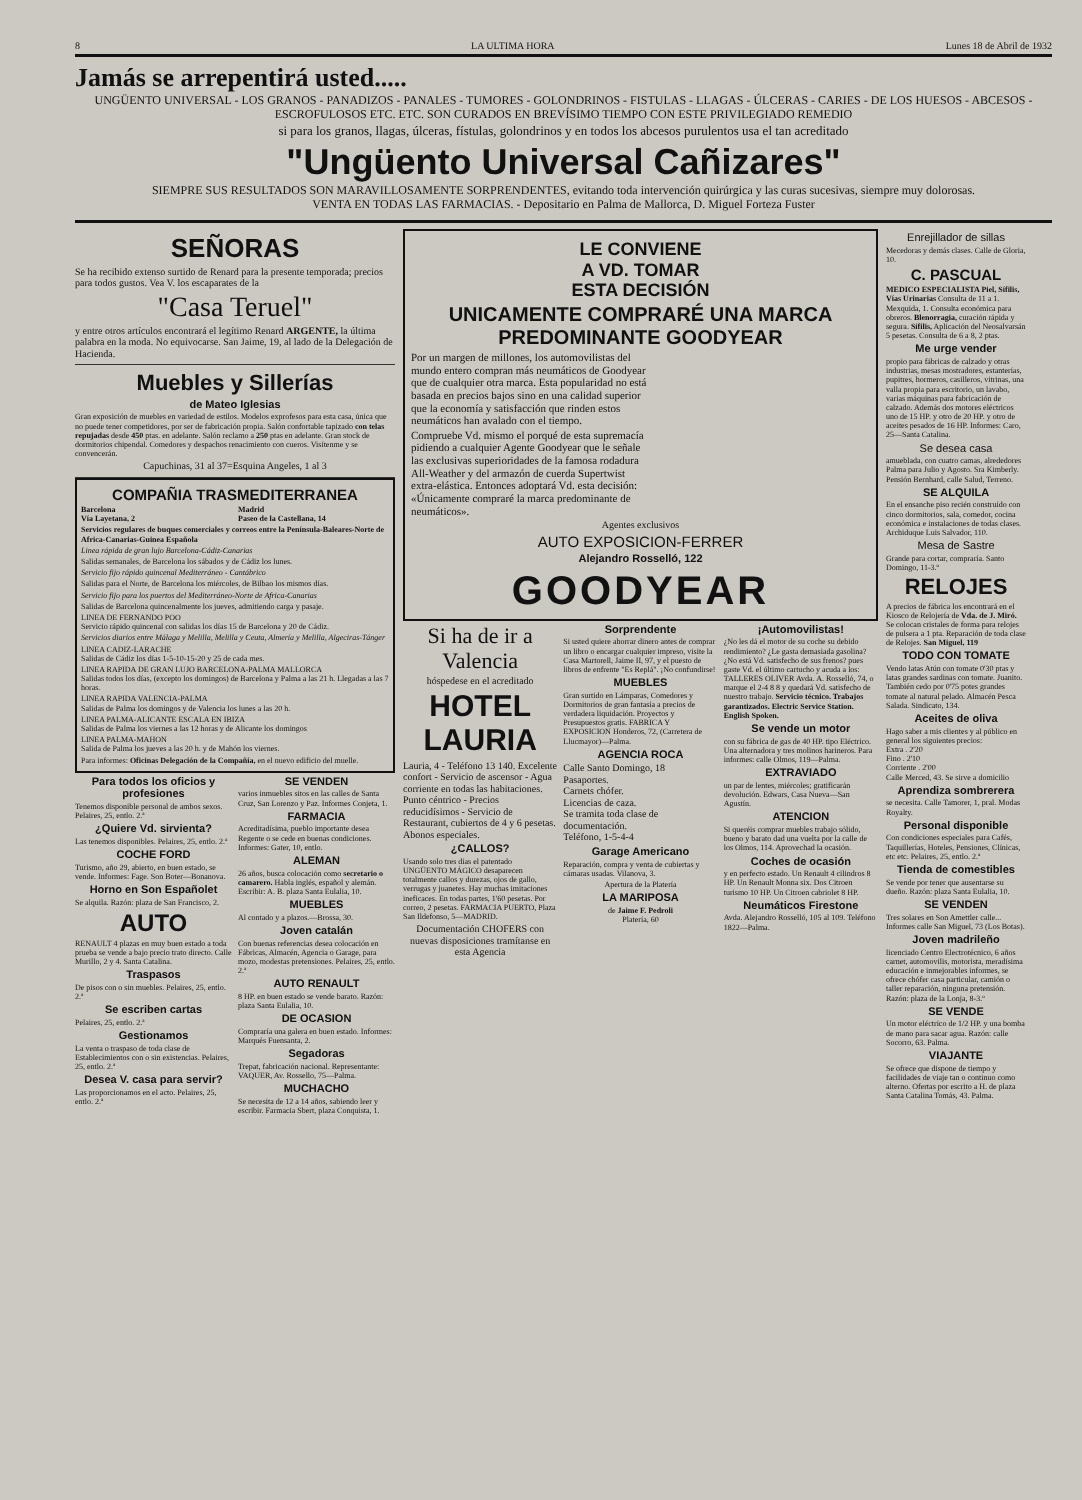8 LA ULTIMA HORA Lunes 18 de Abril de 1932
Jamás se arrepentirá usted.....
UNGÜENTO UNIVERSAL - LOS GRANOS - PANADIZOS - PANALES - TUMORES - GOLONDRINOS - FISTULAS - LLAGAS - ÚLCERAS - CARIES - DE LOS HUESOS - ABCESOS - ESCROFULOSOS ETC. ETC. SON CURADOS EN BREVÍSIMO TIEMPO CON ESTE PRIVILEGIADO REMEDIO
si para los granos, llagas, úlceras, fístulas, golondrinos y en todos los abcesos purulentos usa el tan acreditado
"Ungüento Universal Cañizares"
SIEMPRE SUS RESULTADOS SON MARAVILLOSAMENTE SORPRENDENTES, evitando toda intervención quirúrgica y las curas sucesivas, siempre muy dolorosas.
VENTA EN TODAS LAS FARMACIAS. - Depositario en Palma de Mallorca, D. Miguel Forteza Fuster
SEÑORAS
Se ha recibido extenso surtido de Renard para la presente temporada; precios para todos gustos. Vea V. los escaparates de la
"Casa Teruel"
y entre otros artículos encontrará el legítimo Renard ARGENTE, la última palabra en la moda. No equivocarse. San Jaime, 19, al lado de la Delegación de Hacienda.
Muebles y Sillerías
de Mateo Iglesias
Gran exposición de muebles en variedad de estilos. Modelos exprofesos para esta casa, única que no puede tener competidores, por ser de fabricación propia. Salón confortable tapizado con telas repujadas desde 450 ptas. en adelante. Salón reclamo a 250 ptas en adelante. Gran stock de dormitorios chipendal. Comedores y despachos renacimiento con cueros. Visítenme y se convencerán.
Capuchinas, 31 al 37=Esquina Angeles, 1 al 3
COMPAÑIA TRASMEDITERRANEA
Barcelona
Vía Layetana, 2
Madrid
Paseo de la Castellana, 14
Servicios regulares de buques comerciales y correos entre la Península-Baleares-Norte de Africa-Canarias-Guinea Española
Linea rápida de gran lujo Barcelona-Cádiz-Canarias
Salidas semanales, de Barcelona los sábados y de Cádiz los lunes.
Servicio fijo rápido quincenal Mediterráneo - Cantábrico
Salidas para el Norte, de Barcelona los miércoles, de Bilbao los mismos días.
Servicio fijo para los puertos del Mediterráneo-Norte de Africa-Canarias
Salidas de Barcelona quincenalmente los jueves, admitiendo carga y pasaje.
LINEA DE FERNANDO POO
Servicio rápido quincenal con salidas los días 15 de Barcelona y 20 de Cádiz.
Servicios diarios entre Málaga y Melilla, Melilla y Ceuta, Almería y Melilla, Algeciras-Tánger
LINEA CADIZ-LARACHE
Salidas de Cádiz los días 1-5-10-15-20 y 25 de cada mes.
LINEA RAPIDA DE GRAN LUJO BARCELONA-PALMA MALLORCA
Salidas todos los días, (excepto los domingos) de Barcelona y Palma a las 21 h. Llegadas a las 7 horas.
LINEA RAPIDA VALENCIA-PALMA
Salidas de Palma los domingos y de Valencia los lunes a las 20 h.
LINEA PALMA-ALICANTE ESCALA EN IBIZA
Salidas de Palma los viernes a las 12 horas y de Alicante los domingos
LINEA PALMA-MAHON
Salida de Palma los jueves a las 20 h. y de Mahón los viernes.
Para informes: Oficinas Delegación de la Compañía, en el nuevo edificio del muelle.
Para todos los oficios y profesiones
Tenemos disponible personal de ambos sexos. Pelaires, 25, entlo. 2.ª
¿Quiere Vd. sirvienta?
Las tenemos disponibles. Pelaires, 25, entlo. 2.ª
COCHE FORD
Turismo, año 29, abierto, en buen estado, se vende. Informes: Fage. Son Boter—Bonanova.
Horno en Son Españolet
Se alquila. Razón: plaza de San Francisco, 2.
AUTO
RENAULT 4 plazas en muy buen estado a toda prueba se vende a bajo precio trato directo. Calle Murillo, 2 y 4. Santa Catalina.
Traspasos
De pisos con o sin muebles. Pelaires, 25, entlo. 2.ª
Se escriben cartas
Pelaires, 25, entlo. 2.ª
Gestionamos
La venta o traspaso de toda clase de Establecimientos con o sin existencias. Pelaires, 25, entlo. 2.ª
Desea V. casa para servir?
Las proporcionamos en el acto. Pelaires, 25, entlo. 2.ª
SE VENDEN
varios inmuebles sitos en las calles de Santa Cruz, San Lorenzo y Paz. Informes Conjeta, 1.
FARMACIA
Acreditadísima, pueblo importante desea Regente o se cede en buenas condiciones. Informes: Gater, 10, entlo.
ALEMAN
26 años, busca colocación como secretario o camarero. Habla inglés, español y alemán. Escribir: A. B. plaza Santa Eulalia, 10.
MUEBLES
Al contado y a plazos.—Brossa, 30.
Joven catalán
Con buenas referencias desea colocación en Fábricas, Almacén, Agencia o Garage, para mozo, modestas pretensiones. Pelaires, 25, entlo. 2.ª
AUTO RENAULT
8 HP. en buen estado se vende barato. Razón: plaza Santa Eulalia, 10.
DE OCASION
Compraría una galera en buen estado. Informes: Marqués Fuensanta, 2.
Segadoras
Trepat, fabricación nacional. Representante: VAQUER, Av. Rossello, 75—Palma.
MUCHACHO
Se necesita de 12 a 14 años, sabiendo leer y escribir. Farmacia Sbert, plaza Conquista, 1.
LE CONVIENE
A VD. TOMAR
ESTA DECISIÓN
UNICAMENTE COMPRARÉ UNA MARCA PREDOMINANTE GOODYEAR
Por un margen de millones, los automovilistas del mundo entero compran más neumáticos de Goodyear que de cualquier otra marca. Esta popularidad no está basada en precios bajos sino en una calidad superior que la economía y satisfacción que rinden estos neumáticos han avalado con el tiempo.
Compruebe Vd. mismo el porqué de esta supremacía pidiendo a cualquier Agente Goodyear que le señale las exclusivas superioridades de la famosa rodadura All-Weather y del armazón de cuerda Supertwist extra-elástica. Entonces adoptará Vd. esta decisión: «Únicamente compraré la marca predominante de neumáticos».
Agentes exclusivos
AUTO EXPOSICION-FERRER
Alejandro Rosselló, 122
GOODYEAR
Si ha de ir a Valencia
hóspedese en el acreditado
HOTEL LAURIA
Lauria, 4 - Teléfono 13 140. Excelente confort - Servicio de ascensor - Agua corriente en todas las habitaciones. Punto céntrico - Precios reducidísimos - Servicio de Restaurant, cubiertos de 4 y 6 pesetas. Abonos especiales.
¿CALLOS?
Usando solo tres días el patentado UNGÜENTO MÁGICO desaparecen totalmente callos y durezas, ojos de gallo, verrugas y juanetes. Hay muchas imitaciones ineficaces. En todas partes, 1'60 pesetas. Por correo, 2 pesetas. FARMACIA PUERTO, Plaza San Ildefonso, 5—MADRID.
Documentación CHOFERS con nuevas disposiciones tramítanse en esta Agencia
Sorprendente
Si usted quiere ahorrar dinero antes de comprar un libro o encargar cualquier impreso, visite la Casa Martorell, Jaime II, 97, y el puesto de libros de enfrente "Es Replá". ¡No confundirse!
MUEBLES
Gran surtido en Lámparas, Comedores y Dormitorios de gran fantasía a precios de verdadera liquidación. Proyectos y Presupuestos gratis. FABRICA Y EXPOSICION Honderos, 72, (Carretera de Llucmayor)—Palma.
AGENCIA ROCA
Calle Santo Domingo, 18
Pasaportes.
Carnets chófer.
Licencias de caza.
Se tramita toda clase de documentación.
Teléfono, 1-5-4-4
Garage Americano
Reparación, compra y venta de cubiertas y cámaras usadas. Vilanova, 3.
Apertura de la Platería
LA MARIPOSA
de Jaime F. Pedroli
Platería, 60
¡Automovilistas!
¿No les dá el motor de su coche su debido rendimiento? ¿Le gasta demasiada gasolina? ¿No está Vd. satisfecho de sus frenos? pues gaste Vd. el último cartucho y acuda a los: TALLERES OLIVER Avda. A. Rosselló, 74, o marque el 2-4 8 8 y quedará Vd. satisfecho de nuestro trabajo. Servicio técnico. Trabajos garantizados. Electric Service Station. English Spoken.
Se vende un motor
con su fábrica de gas de 40 HP. tipo Eléctrico. Una alternadora y tres molinos harineros. Para informes: calle Olmos, 119—Palma.
EXTRAVIADO
un par de lentes, miércoles; gratificarán devolución. Edwars, Casa Nueva—San Agustín.
ATENCION
Si queréis comprar muebles trabajo sólido, bueno y barato dad una vuelta por la calle de los Olmos, 114. Aprovechad la ocasión.
Coches de ocasión
y en perfecto estado. Un Renault 4 cilindros 8 HP. Un Renault Monna six. Dos Citroen turismo 10 HP. Un Citroen cabriolet 8 HP.
Neumáticos Firestone
Avda. Alejandro Rosselló, 105 al 109. Teléfono 1822—Palma.
Enrejillador de sillas
Mecedoras y demás clases. Calle de Gloria, 10.
C. PASCUAL
MEDICO ESPECIALISTA Piel, Sífilis, Vías Urinarias Consulta de 11 a 1. Mexquida, 1. Consulta económica para obreros. Blenorragia, curación rápida y segura. Sífilis, Aplicación del Neosalvarsán 5 pesetas. Consulta de 6 a 8, 2 ptas.
Me urge vender
propio para fábricas de calzado y otras industrias, mesas mostradores, estanterías, pupitres, hormeros, casilleros, vitrinas, una valla propia para escritorio, un lavabo, varias máquinas para fabricación de calzado. Además dos motores eléctricos uno de 15 HP. y otro de 20 HP. y otro de aceites pesados de 16 HP. Informes: Caro, 25—Santa Catalina.
Se desea casa
amueblada, con cuatro camas, alrededores Palma para Julio y Agosto. Sra Kimberly. Pensión Bernhard, calle Salud, Terreno.
SE ALQUILA
En el ensanche piso recién construído con cinco dormitorios, sala, comedor, cocina económica e instalaciones de todas clases. Archiduque Luis Salvador, 110.
Mesa de Sastre
Grande para cortar, compraría. Santo Domingo, 11-3.º
RELOJES
A precios de fábrica los encontrará en el Kiosco de Relojería de Vda. de J. Miró. Se colocan cristales de forma para relojes de pulsera a 1 pta. Reparación de toda clase de Relojes. San Miguel, 119
TODO CON TOMATE
Vendo latas Atún con tomate 0'30 ptas y latas grandes sardinas con tomate. Juanito. También cedo por 0'75 potes grandes tomate al natural pelado. Almacén Pesca Salada. Sindicato, 134.
Aceites de oliva
Hago saber a mis clientes y al público en general los siguientes precios:
Extra . 2'20
Fino . 2'10
Corriente . 2'00
Calle Merced, 43. Se sirve a domicilio
Aprendiza sombrerera
se necesita. Calle Tamorer, 1, pral. Modas Royalty.
Personal disponible
Con condiciones especiales para Cafés, Taquillerías, Hoteles, Pensiones, Clínicas, etc etc. Pelaires, 25, entlo. 2.ª
Tienda de comestibles
Se vende por tener que ausentarse su dueño. Razón: plaza Santa Eulalia, 10.
SE VENDEN
Tres solares en Son Amettler calle... Informes calle San Miguel, 73 (Los Botas).
Joven madrileño
licenciado Centro Electrotécnico, 6 años carnet, automovilis, motorista, meradísima educación e inmejorables informes, se ofrece chófer casa particular, camión o taller reparación, ninguna pretensión. Razón: plaza de la Lonja, 8-3.º
SE VENDE
Un motor eléctrico de 1/2 HP. y una bomba de mano para sacar agua. Razón: calle Socorro, 63. Palma.
VIAJANTE
Se ofrece que dispone de tiempo y facilidades de viaje tan o continuo como alterno. Ofertas por escrito a H. de plaza Santa Catalina Tomás, 43. Palma.